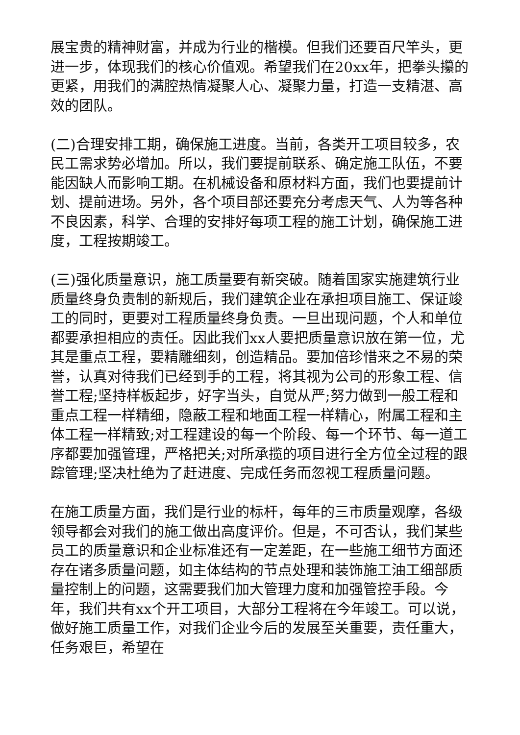展宝贵的精神财富，并成为行业的楷模。但我们还要百尺竿头，更进一步，体现我们的核心价值观。希望我们在20xx年，把拳头攥的更紧，用我们的满腔热情凝聚人心、凝聚力量，打造一支精湛、高效的团队。
(二)合理安排工期，确保施工进度。当前，各类开工项目较多，农民工需求势必增加。所以，我们要提前联系、确定施工队伍，不要能因缺人而影响工期。在机械设备和原材料方面，我们也要提前计划、提前进场。另外，各个项目部还要充分考虑天气、人为等各种不良因素，科学、合理的安排好每项工程的施工计划，确保施工进度，工程按期竣工。
(三)强化质量意识，施工质量要有新突破。随着国家实施建筑行业质量终身负责制的新规后，我们建筑企业在承担项目施工、保证竣工的同时，更要对工程质量终身负责。一旦出现问题，个人和单位都要承担相应的责任。因此我们xx人要把质量意识放在第一位，尤其是重点工程，要精雕细刻，创造精品。要加倍珍惜来之不易的荣誉，认真对待我们已经到手的工程，将其视为公司的形象工程、信誉工程;坚持样板起步，好字当头，自觉从严;努力做到一般工程和重点工程一样精细，隐蔽工程和地面工程一样精心，附属工程和主体工程一样精致;对工程建设的每一个阶段、每一个环节、每一道工序都要加强管理，严格把关;对所承揽的项目进行全方位全过程的跟踪管理;坚决杜绝为了赶进度、完成任务而忽视工程质量问题。
在施工质量方面，我们是行业的标杆，每年的三市质量观摩，各级领导都会对我们的施工做出高度评价。但是，不可否认，我们某些员工的质量意识和企业标准还有一定差距，在一些施工细节方面还存在诸多质量问题，如主体结构的节点处理和装饰施工油工细部质量控制上的问题，这需要我们加大管理力度和加强管控手段。今年，我们共有xx个开工项目，大部分工程将在今年竣工。可以说，做好施工质量工作，对我们企业今后的发展至关重要，责任重大，任务艰巨，希望在